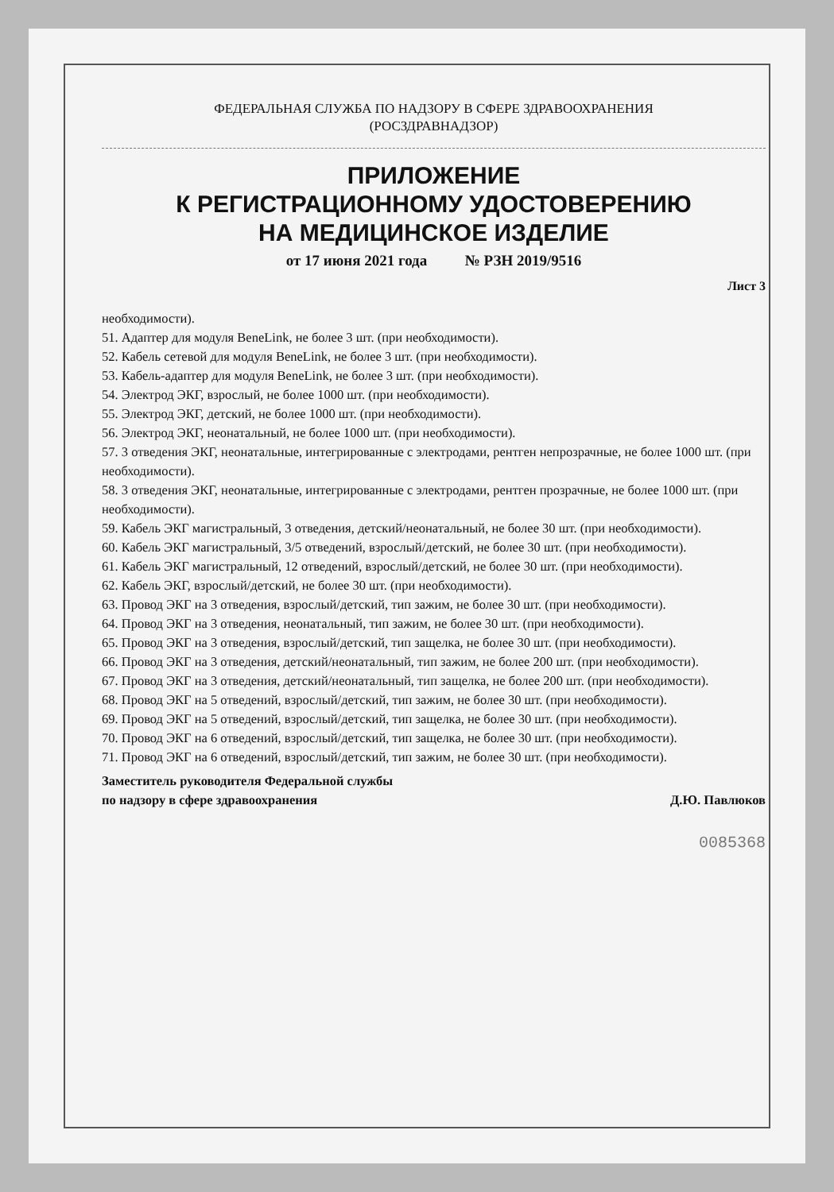ФЕДЕРАЛЬНАЯ СЛУЖБА ПО НАДЗОРУ В СФЕРЕ ЗДРАВООХРАНЕНИЯ
(РОСЗДРАВНАДЗОР)
ПРИЛОЖЕНИЕ
К РЕГИСТРАЦИОННОМУ УДОСТОВЕРЕНИЮ
НА МЕДИЦИНСКОЕ ИЗДЕЛИЕ
от 17 июня 2021 года № РЗН 2019/9516
Лист 3
необходимости).
51. Адаптер для модуля BeneLink, не более 3 шт. (при необходимости).
52. Кабель сетевой для модуля BeneLink, не более 3 шт. (при необходимости).
53. Кабель-адаптер для модуля BeneLink, не более 3 шт. (при необходимости).
54. Электрод ЭКГ, взрослый, не более 1000 шт. (при необходимости).
55. Электрод ЭКГ, детский, не более 1000 шт. (при необходимости).
56. Электрод ЭКГ, неонатальный, не более 1000 шт. (при необходимости).
57. 3 отведения ЭКГ, неонатальные, интегрированные с электродами, рентген непрозрачные, не более 1000 шт. (при необходимости).
58. 3 отведения ЭКГ, неонатальные, интегрированные с электродами, рентген прозрачные, не более 1000 шт. (при необходимости).
59. Кабель ЭКГ магистральный, 3 отведения, детский/неонатальный, не более 30 шт. (при необходимости).
60. Кабель ЭКГ магистральный, 3/5 отведений, взрослый/детский, не более 30 шт. (при необходимости).
61. Кабель ЭКГ магистральный, 12 отведений, взрослый/детский, не более 30 шт. (при необходимости).
62. Кабель ЭКГ, взрослый/детский, не более 30 шт. (при необходимости).
63. Провод ЭКГ на 3 отведения, взрослый/детский, тип зажим, не более 30 шт. (при необходимости).
64. Провод ЭКГ на 3 отведения, неонатальный, тип зажим, не более 30 шт. (при необходимости).
65. Провод ЭКГ на 3 отведения, взрослый/детский, тип защелка, не более 30 шт. (при необходимости).
66. Провод ЭКГ на 3 отведения, детский/неонатальный, тип зажим, не более 200 шт. (при необходимости).
67. Провод ЭКГ на 3 отведения, детский/неонатальный, тип защелка, не более 200 шт. (при необходимости).
68. Провод ЭКГ на 5 отведений, взрослый/детский, тип зажим, не более 30 шт. (при необходимости).
69. Провод ЭКГ на 5 отведений, взрослый/детский, тип защелка, не более 30 шт. (при необходимости).
70. Провод ЭКГ на 6 отведений, взрослый/детский, тип защелка, не более 30 шт. (при необходимости).
71. Провод ЭКГ на 6 отведений, взрослый/детский, тип зажим, не более 30 шт. (при необходимости).
Заместитель руководителя Федеральной службы
по надзору в сфере здравоохранения
Д.Ю. Павлюков
0085368